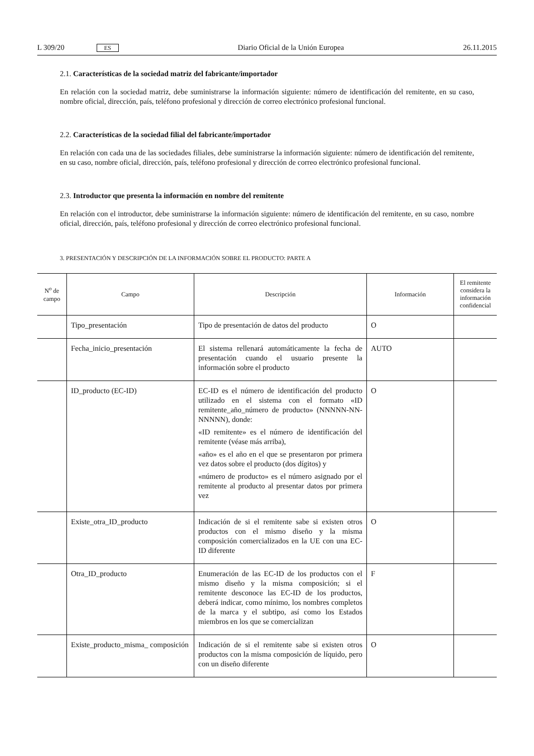L 309/20 ES Diario Oficial de la Unión Europea 26.11.2015
2.1. Características de la sociedad matriz del fabricante/importador
En relación con la sociedad matriz, debe suministrarse la información siguiente: número de identificación del remitente, en su caso, nombre oficial, dirección, país, teléfono profesional y dirección de correo electrónico profesional funcional.
2.2. Características de la sociedad filial del fabricante/importador
En relación con cada una de las sociedades filiales, debe suministrarse la información siguiente: número de identificación del remitente, en su caso, nombre oficial, dirección, país, teléfono profesional y dirección de correo electrónico profesional funcional.
2.3. Introductor que presenta la información en nombre del remitente
En relación con el introductor, debe suministrarse la información siguiente: número de identificación del remitente, en su caso, nombre oficial, dirección, país, teléfono profesional y dirección de correo electrónico profesional funcional.
3. PRESENTACIÓN Y DESCRIPCIÓN DE LA INFORMACIÓN SOBRE EL PRODUCTO: PARTE A
| N<sup>o</sup> de campo | Campo | Descripción | Información | El remitente considera la información confidencial |
| --- | --- | --- | --- | --- |
| | Tipo_presentación | Tipo de presentación de datos del producto | O | |
| | Fecha_inicio_presentación | El sistema rellenará automáticamente la fecha de presentación cuando el usuario presente la información sobre el producto | AUTO | |
| | ID_producto (EC-ID) | EC-ID es el número de identificación del producto utilizado en el sistema con el formato «ID remitente_año_número de producto» (NNNNN-NN-NNNNN), donde: «ID remitente» es el número de identificación del remitente (véase más arriba), «año» es el año en el que se presentaron por primera vez datos sobre el producto (dos dígitos) y «número de producto» es el número asignado por el remitente al producto al presentar datos por primera vez | O | |
| | Existe_otra_ID_producto | Indicación de si el remitente sabe si existen otros productos con el mismo diseño y la misma composición comercializados en la UE con una EC-ID diferente | O | |
| | Otra_ID_producto | Enumeración de las EC-ID de los productos con el mismo diseño y la misma composición; si el remitente desconoce las EC-ID de los productos, deberá indicar, como mínimo, los nombres completos de la marca y el subtipo, así como los Estados miembros en los que se comercializan | F | |
| | Existe_producto_misma_ composición | Indicación de si el remitente sabe si existen otros productos con la misma composición de líquido, pero con un diseño diferente | O | |